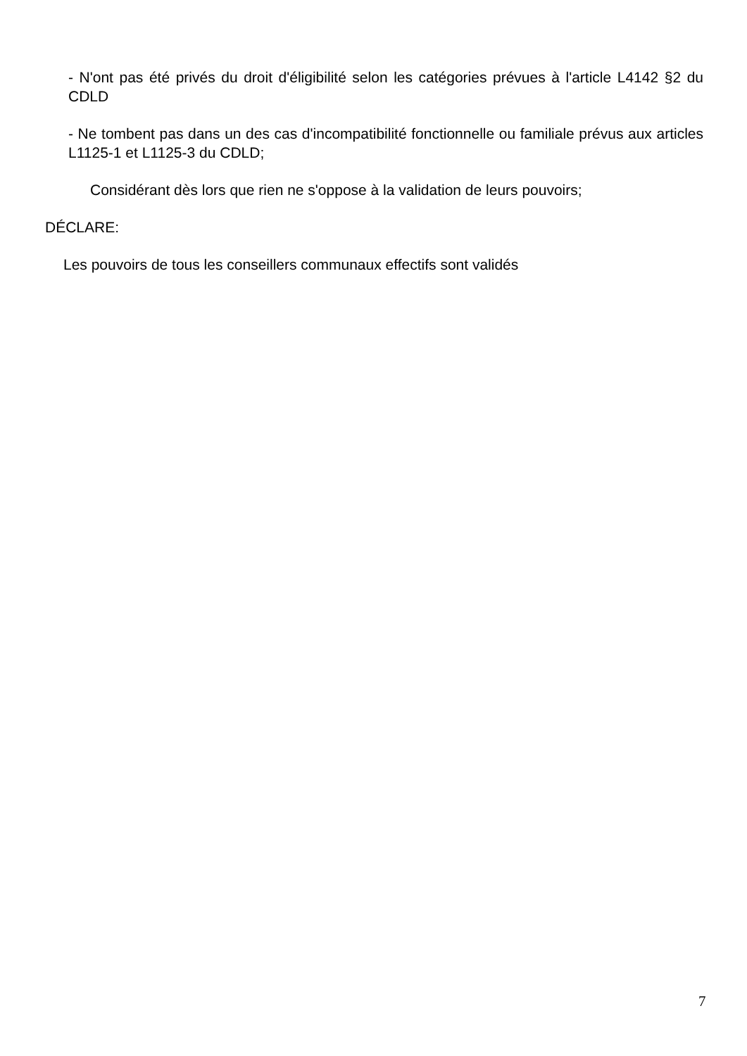- N'ont pas été privés du droit d'éligibilité selon les catégories prévues à l'article L4142 §2 du CDLD
- Ne tombent pas dans un des cas d'incompatibilité fonctionnelle ou familiale prévus aux articles L1125-1 et L1125-3 du CDLD;
Considérant dès lors que rien ne s'oppose à la validation de leurs pouvoirs;
DÉCLARE:
Les pouvoirs de tous les conseillers communaux effectifs sont validés
7